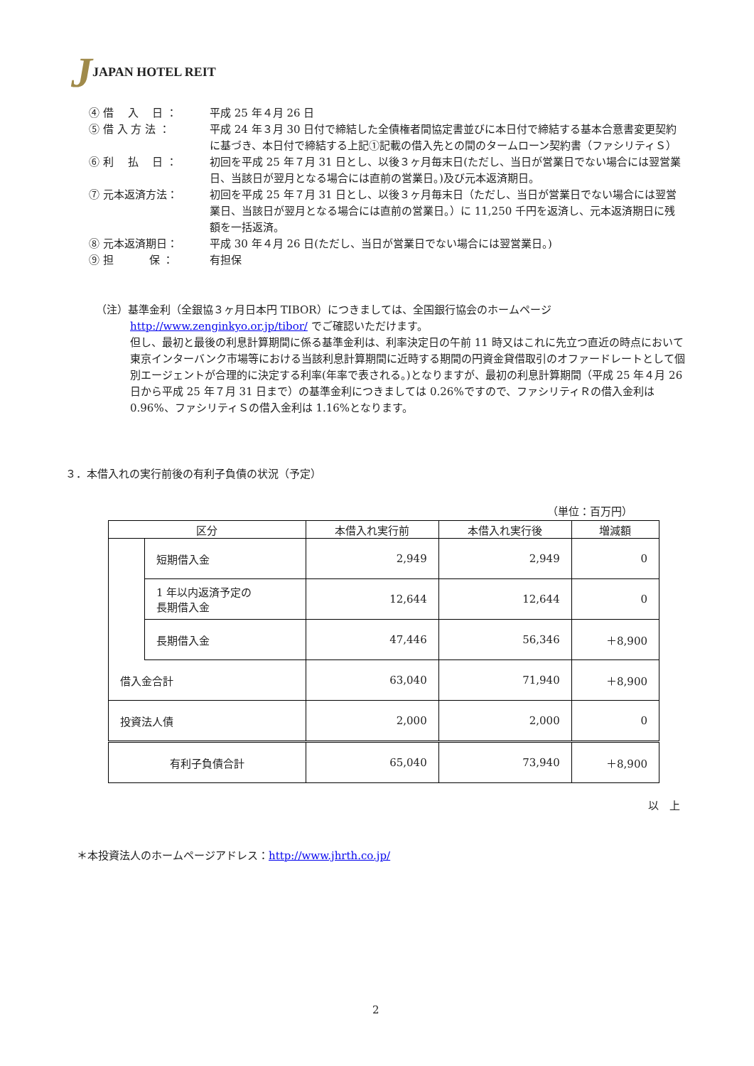JJAPAN HOTEL REIT
④ 借　 入 　日 ：
平成 25 年４月 26 日
⑤ 借 入 方 法 ：
平成 24 年３月 30 日付で締結した全債権者間協定書並びに本日付で締結する基本合意書変更契約に基づき、本日付で締結する上記①記載の借入先との間のタームローン契約書（ファシリティＳ）
⑥ 利 　払 　日 ：
初回を平成 25 年７月 31 日とし、以後３ヶ月毎末日(ただし、当日が営業日でない場合には翌営業日、当該日が翌月となる場合には直前の営業日。)及び元本返済期日。
⑦ 元本返済方法：
初回を平成 25 年７月 31 日とし、以後３ヶ月毎末日（ただし、当日が営業日でない場合には翌営業日、当該日が翌月となる場合には直前の営業日。）に 11,250 千円を返済し、元本返済期日に残額を一括返済。
⑧ 元本返済期日：
平成 30 年４月 26 日(ただし、当日が営業日でない場合には翌営業日。)
⑨ 担 　　　保 ：
有担保
（注）基準金利（全銀協３ヶ月日本円 TIBOR）につきましては、全国銀行協会のホームページ
http://www.zenginkyo.or.jp/tibor/ でご確認いただけます。
但し、最初と最後の利息計算期間に係る基準金利は、利率決定日の午前 11 時又はこれに先立つ直近の時点において東京インターバンク市場等における当該利息計算期間に近時する期間の円資金貸借取引のオファードレートとして個別エージェントが合理的に決定する利率(年率で表される。)となりますが、最初の利息計算期間（平成 25 年４月 26 日から平成 25 年７月 31 日まで）の基準金利につきましては 0.26%ですので、ファシリティＲの借入金利は 0.96%、ファシリティＳの借入金利は 1.16%となります。
３．本借入れの実行前後の有利子負債の状況（予定）
（単位：百万円）
| 区分 | | 本借入れ実行前 | 本借入れ実行後 | 増減額 |
| --- | --- | --- | --- | --- |
| | 短期借入金 | 2,949 | 2,949 | 0 |
| | 1 年以内返済予定の 長期借入金 | 12,644 | 12,644 | 0 |
| | 長期借入金 | 47,446 | 56,346 | ＋8,900 |
| 借入金合計 | | 63,040 | 71,940 | ＋8,900 |
| 投資法人債 | | 2,000 | 2,000 | 0 |
| 有利子負債合計 | | 65,040 | 73,940 | ＋8,900 |
以　上
＊本投資法人のホームページアドレス：http://www.jhrth.co.jp/
2